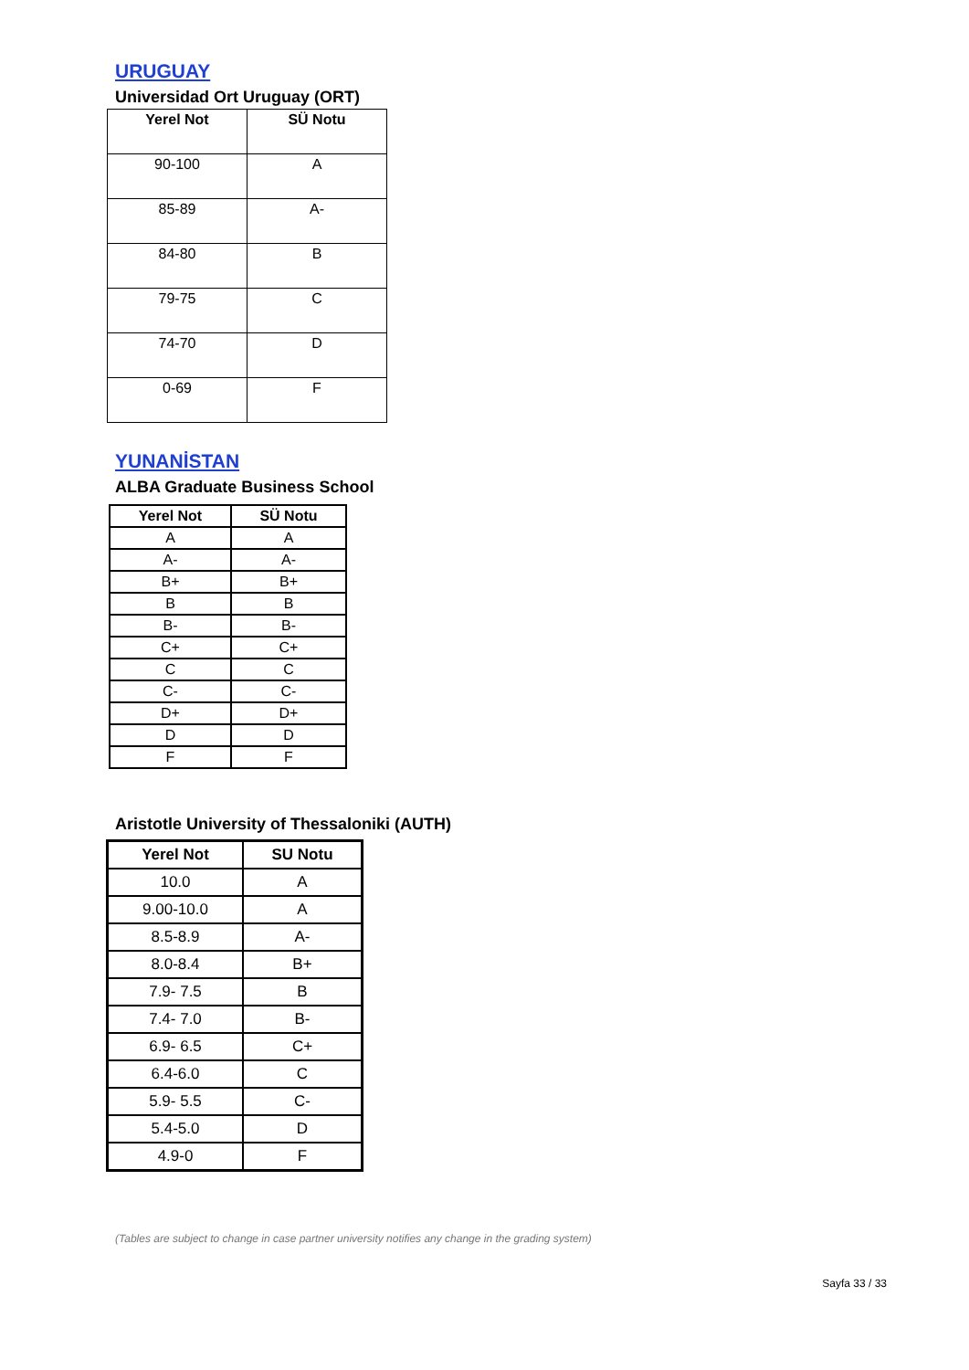URUGUAY
Universidad Ort Uruguay (ORT)
| Yerel Not | SÜ Notu |
| --- | --- |
| 90-100 | A |
| 85-89 | A- |
| 84-80 | B |
| 79-75 | C |
| 74-70 | D |
| 0-69 | F |
YUNANİSTAN
ALBA Graduate Business School
| Yerel Not | SÜ Notu |
| --- | --- |
| A | A |
| A- | A- |
| B+ | B+ |
| B | B |
| B- | B- |
| C+ | C+ |
| C | C |
| C- | C- |
| D+ | D+ |
| D | D |
| F | F |
Aristotle University of Thessaloniki (AUTH)
| Yerel Not | SU Notu |
| --- | --- |
| 10.0 | A |
| 9.00-10.0 | A |
| 8.5-8.9 | A- |
| 8.0-8.4 | B+ |
| 7.9- 7.5 | B |
| 7.4- 7.0 | B- |
| 6.9- 6.5 | C+ |
| 6.4-6.0 | C |
| 5.9- 5.5 | C- |
| 5.4-5.0 | D |
| 4.9-0 | F |
(Tables are subject to change in case partner university notifies any change in the grading system)
Sayfa 33 / 33